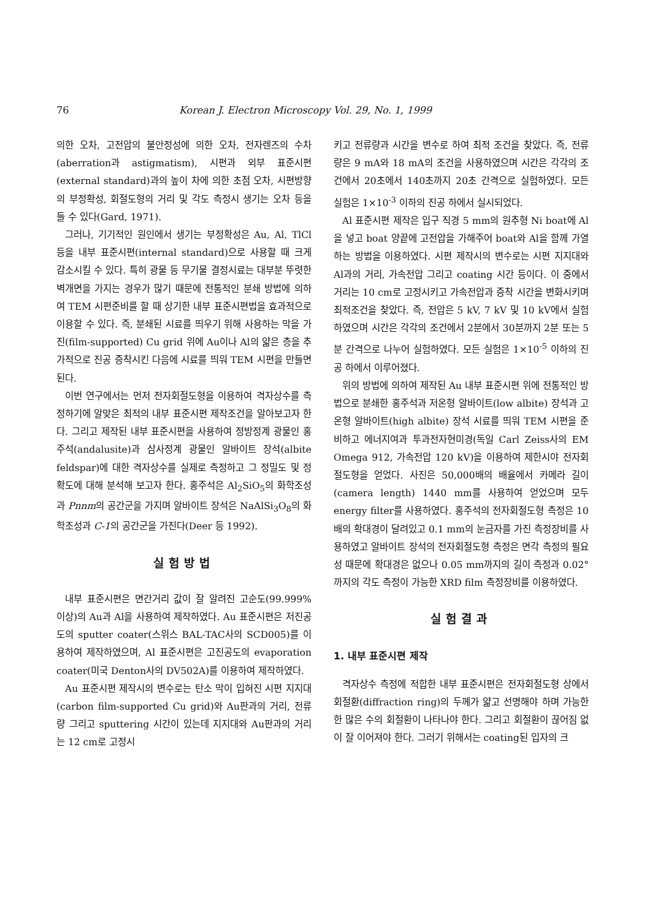76 Korean J. Electron Microscopy Vol. 29, No. 1, 1999
의한 오차, 고전압의 불안정성에 의한 오차, 전자렌즈의 수차(aberration과 astigmatism), 시편과 외부 표준시편(external standard)과의 높이 차에 의한 초점 오차, 시편방향의 부정확성, 회절도형의 거리 및 각도 측정시 생기는 오차 등을 들 수 있다(Gard, 1971).
그러나, 기기적인 원인에서 생기는 부정확성은 Au, Al, TlCl 등을 내부 표준시편(internal standard)으로 사용할 때 크게 감소시킬 수 있다. 특히 광물 등 무기물 결정시료는 대부분 뚜렷한 벽개면을 가지는 경우가 많기 때문에 전통적인 분쇄 방법에 의하여 TEM 시편준비를 할 때 상기한 내부 표준시편법을 효과적으로 이용할 수 있다. 즉, 분쇄된 시료를 띄우기 위해 사용하는 막을 가진(film-supported) Cu grid 위에 Au이나 Al의 얇은 층을 추가적으로 진공 증착시킨 다음에 시료를 띄워 TEM 시편을 만들면 된다.
이번 연구에서는 먼저 전자회절도형을 이용하여 격자상수를 측정하기에 알맞은 최적의 내부 표준시편 제작조건을 알아보고자 한다. 그리고 제작된 내부 표준시편을 사용하여 정방정계 광물인 홍주석(andalusite)과 삼사정계 광물인 알바이트 장석(albite feldspar)에 대한 격자상수를 실제로 측정하고 그 정밀도 및 정확도에 대해 분석해 보고자 한다. 홍주석은 Al<sub>2</sub>SiO<sub>5</sub>의 화학조성과 Pnnm의 공간군을 가지며 알바이트 장석은 NaAlSi<sub>3</sub>O<sub>8</sub>의 화학조성과 C-1의 공간군을 가진다(Deer 등 1992).
실험방법
내부 표준시편은 면간거리 값이 잘 알려진 고순도(99.999% 이상)의 Au과 Al을 사용하여 제작하였다. Au 표준시편은 저진공도의 sputter coater(스위스 BAL-TAC사의 SCD005)를 이용하여 제작하였으며, Al 표준시편은 고진공도의 evaporation coater(미국 Denton사의 DV502A)를 이용하여 제작하였다.
Au 표준시편 제작시의 변수로는 탄소 막이 입혀진 시편 지지대(carbon film-supported Cu grid)와 Au판과의 거리, 전류량 그리고 sputtering 시간이 있는데 지지대와 Au판과의 거리는 12 cm로 고정시
키고 전류량과 시간을 변수로 하여 최적 조건을 찾았다. 즉, 전류량은 9 mA와 18 mA의 조건을 사용하였으며 시간은 각각의 조건에서 20초에서 140초까지 20초 간격으로 실험하였다. 모든 실험은 1×10<sup>-3</sup> 이하의 진공 하에서 실시되었다.
Al 표준시편 제작은 입구 직경 5 mm의 원추형 Ni boat에 Al을 넣고 boat 양끝에 고전압을 가해주어 boat와 Al을 함께 가열하는 방법을 이용하였다. 시편 제작시의 변수로는 시편 지지대와 Al과의 거리, 가속전압 그리고 coating 시간 등이다. 이 중에서 거리는 10 cm로 고정시키고 가속전압과 증착 시간을 변화시키며 최적조건을 찾았다. 즉, 전압은 5 kV, 7 kV 및 10 kV에서 실험하였으며 시간은 각각의 조건에서 2분에서 30분까지 2분 또는 5분 간격으로 나누어 실험하였다. 모든 실험은 1×10<sup>-5</sup> 이하의 진공 하에서 이루어졌다.
위의 방법에 의하여 제작된 Au 내부 표준시편 위에 전통적인 방법으로 분쇄한 홍주석과 저온형 알바이트(low albite) 장석과 고온형 알바이트(high albite) 장석 시료를 띄워 TEM 시편을 준비하고 에너지여과 투과전자현미경(독일 Carl Zeiss사의 EM Omega 912, 가속전압 120 kV)을 이용하여 제한시야 전자회절도형을 얻었다. 사진은 50,000배의 배율에서 카메라 길이(camera length) 1440 mm를 사용하여 얻었으며 모두 energy filter를 사용하였다. 홍주석의 전자회절도형 측정은 10배의 확대경이 달려있고 0.1 mm의 눈금자를 가진 측정장비를 사용하였고 알바이트 장석의 전자회절도형 측정은 면각 측정의 필요성 때문에 확대경은 없으나 0.05 mm까지의 길이 측정과 0.02°까지의 각도 측정이 가능한 XRD film 측정장비를 이용하였다.
실험결과
1. 내부 표준시편 제작
격자상수 측정에 적합한 내부 표준시편은 전자회절도형 상에서 회절환(diffraction ring)의 두께가 얇고 선명해야 하며 가능한 한 많은 수의 회절환이 나타나야 한다. 그리고 회절환이 끊어짐 없이 잘 이어져야 한다. 그러기 위해서는 coating된 입자의 크